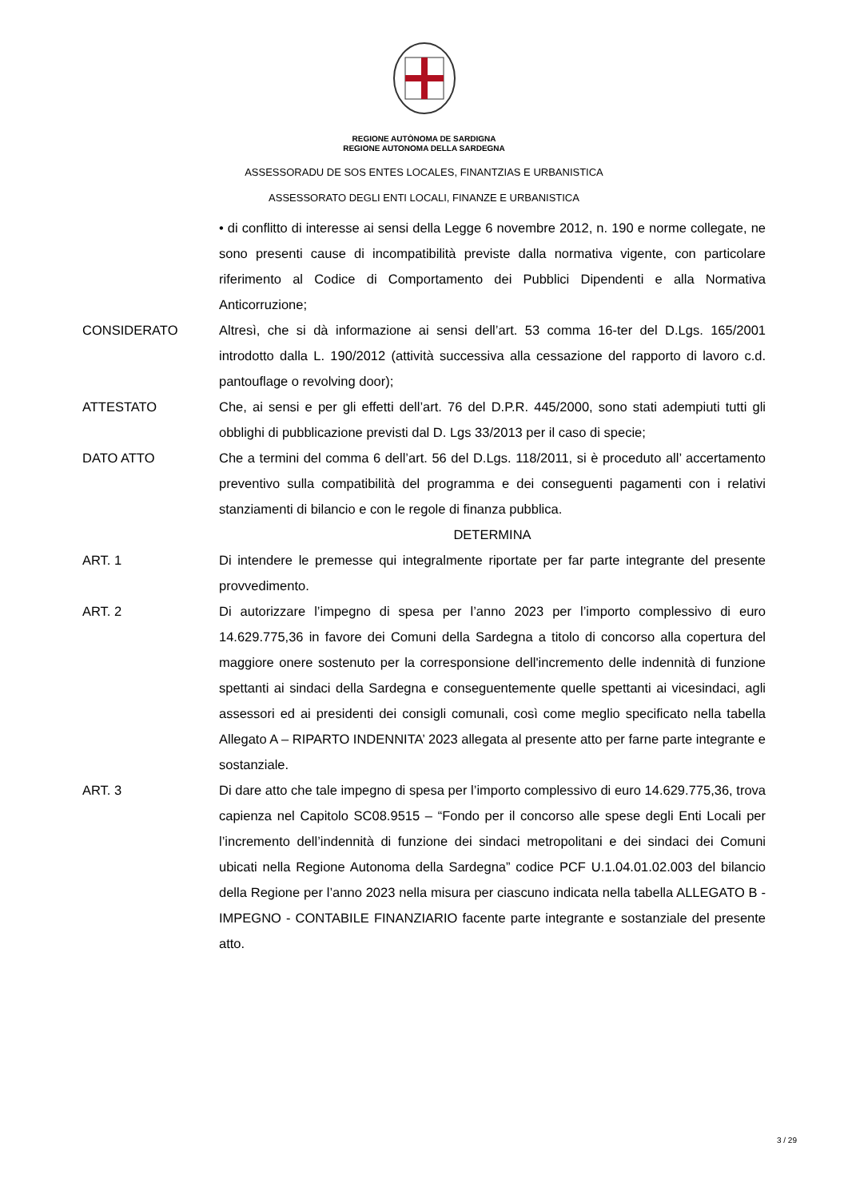REGIONE AUTÒNOMA DE SARDIGNA
REGIONE AUTONOMA DELLA SARDEGNA
ASSESSORADU DE SOS ENTES LOCALES, FINANTZIAS E URBANISTICA
ASSESSORATO DEGLI ENTI LOCALI, FINANZE E URBANISTICA
• di conflitto di interesse ai sensi della Legge 6 novembre 2012, n. 190 e norme collegate, ne sono presenti cause di incompatibilità previste dalla normativa vigente, con particolare riferimento al Codice di Comportamento dei Pubblici Dipendenti e alla Normativa Anticorruzione;
CONSIDERATO Altresì, che si dà informazione ai sensi dell’art. 53 comma 16-ter del D.Lgs. 165/2001 introdotto dalla L. 190/2012 (attività successiva alla cessazione del rapporto di lavoro c.d. pantouflage o revolving door);
ATTESTATO Che, ai sensi e per gli effetti dell’art. 76 del D.P.R. 445/2000, sono stati adempiuti tutti gli obblighi di pubblicazione previsti dal D. Lgs 33/2013 per il caso di specie;
DATO ATTO Che a termini del comma 6 dell’art. 56 del D.Lgs. 118/2011, si è proceduto all’ accertamento preventivo sulla compatibilità del programma e dei conseguenti pagamenti con i relativi stanziamenti di bilancio e con le regole di finanza pubblica.
DETERMINA
ART. 1 Di intendere le premesse qui integralmente riportate per far parte integrante del presente provvedimento.
ART. 2 Di autorizzare l’impegno di spesa per l’anno 2023 per l’importo complessivo di euro 14.629.775,36 in favore dei Comuni della Sardegna a titolo di concorso alla copertura del maggiore onere sostenuto per la corresponsione dell'incremento delle indennità di funzione spettanti ai sindaci della Sardegna e conseguentemente quelle spettanti ai vicesindaci, agli assessori ed ai presidenti dei consigli comunali, così come meglio specificato nella tabella Allegato A – RIPARTO INDENNITA’ 2023 allegata al presente atto per farne parte integrante e sostanziale.
ART. 3 Di dare atto che tale impegno di spesa per l’importo complessivo di euro 14.629.775,36, trova capienza nel Capitolo SC08.9515 – “Fondo per il concorso alle spese degli Enti Locali per l’incremento dell’indennità di funzione dei sindaci metropolitani e dei sindaci dei Comuni ubicati nella Regione Autonoma della Sardegna” codice PCF U.1.04.01.02.003 del bilancio della Regione per l’anno 2023 nella misura per ciascuno indicata nella tabella ALLEGATO B - IMPEGNO - CONTABILE FINANZIARIO facente parte integrante e sostanziale del presente atto.
3 / 29